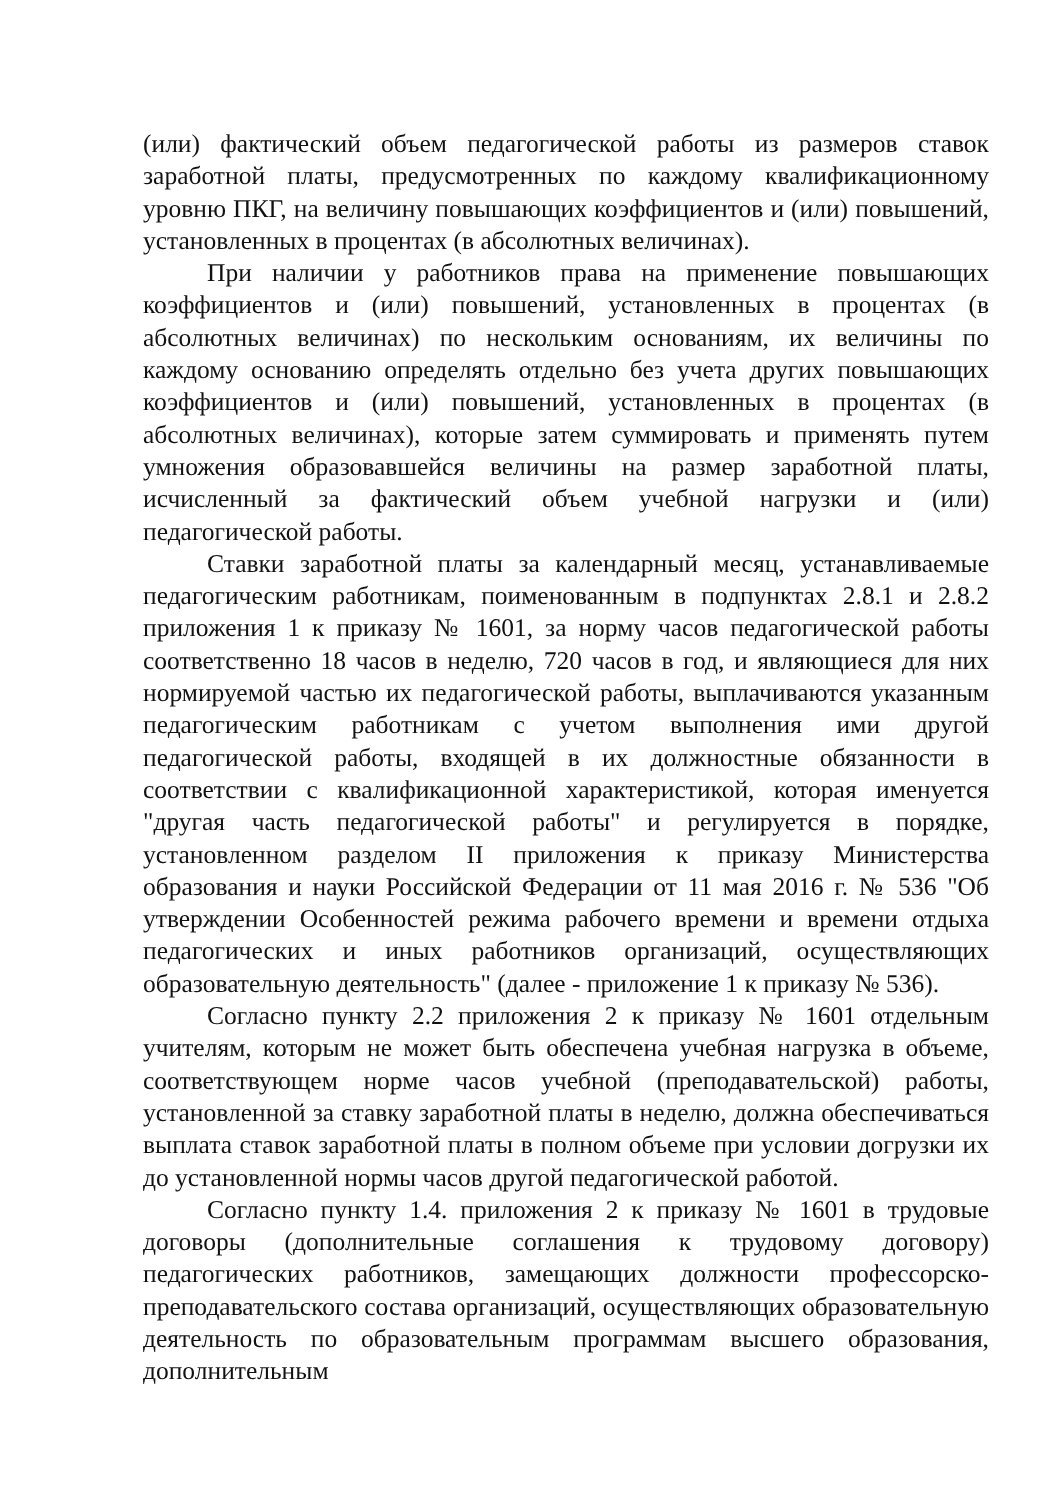(или) фактический объем педагогической работы из размеров ставок заработной платы, предусмотренных по каждому квалификационному уровню ПКГ, на величину повышающих коэффициентов и (или) повышений, установленных в процентах (в абсолютных величинах).
При наличии у работников права на применение повышающих коэффициентов и (или) повышений, установленных в процентах (в абсолютных величинах) по нескольким основаниям, их величины по каждому основанию определять отдельно без учета других повышающих коэффициентов и (или) повышений, установленных в процентах (в абсолютных величинах), которые затем суммировать и применять путем умножения образовавшейся величины на размер заработной платы, исчисленный за фактический объем учебной нагрузки и (или) педагогической работы.
Ставки заработной платы за календарный месяц, устанавливаемые педагогическим работникам, поименованным в подпунктах 2.8.1 и 2.8.2 приложения 1 к приказу № 1601, за норму часов педагогической работы соответственно 18 часов в неделю, 720 часов в год, и являющиеся для них нормируемой частью их педагогической работы, выплачиваются указанным педагогическим работникам с учетом выполнения ими другой педагогической работы, входящей в их должностные обязанности в соответствии с квалификационной характеристикой, которая именуется "другая часть педагогической работы" и регулируется в порядке, установленном разделом II приложения к приказу Министерства образования и науки Российской Федерации от 11 мая 2016 г. № 536 "Об утверждении Особенностей режима рабочего времени и времени отдыха педагогических и иных работников организаций, осуществляющих образовательную деятельность" (далее - приложение 1 к приказу № 536).
Согласно пункту 2.2 приложения 2 к приказу № 1601 отдельным учителям, которым не может быть обеспечена учебная нагрузка в объеме, соответствующем норме часов учебной (преподавательской) работы, установленной за ставку заработной платы в неделю, должна обеспечиваться выплата ставок заработной платы в полном объеме при условии догрузки их до установленной нормы часов другой педагогической работой.
Согласно пункту 1.4. приложения 2 к приказу № 1601 в трудовые договоры (дополнительные соглашения к трудовому договору) педагогических работников, замещающих должности профессорско-преподавательского состава организаций, осуществляющих образовательную деятельность по образовательным программам высшего образования, дополнительным